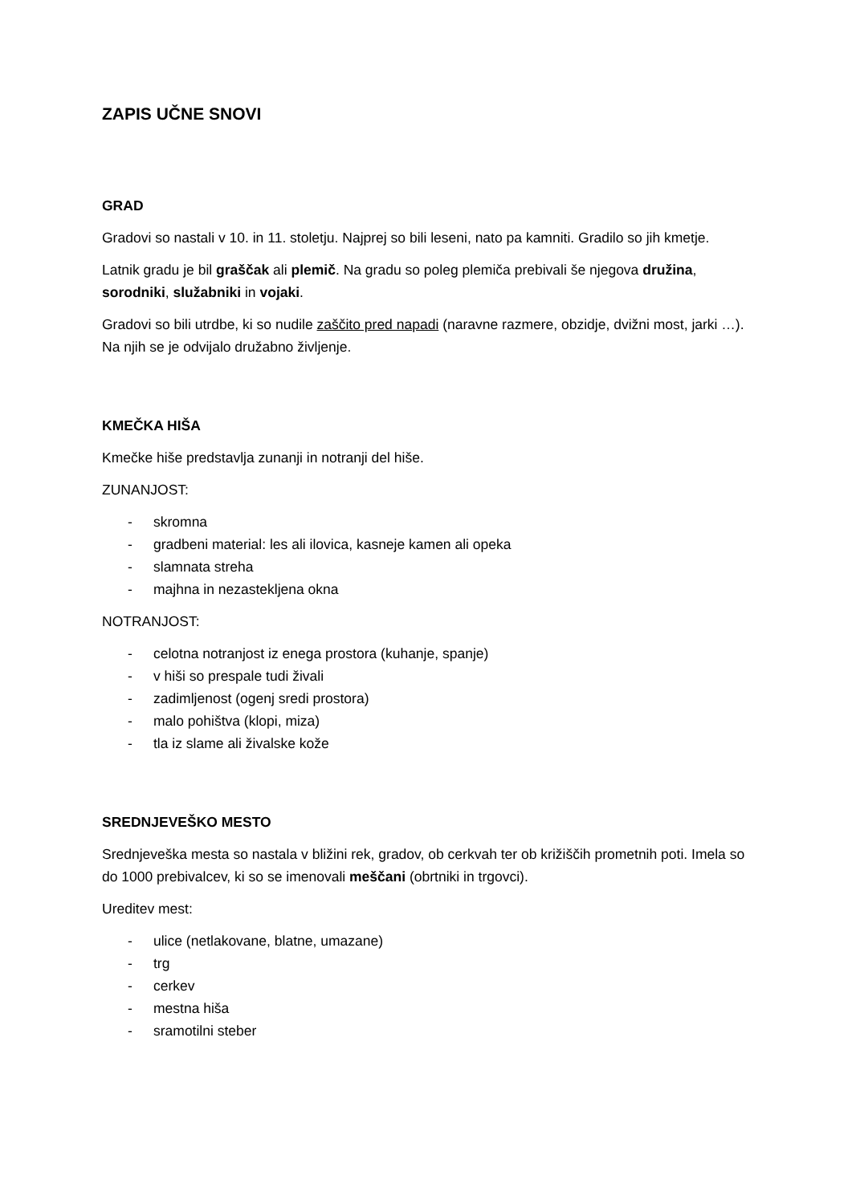ZAPIS UČNE SNOVI
GRAD
Gradovi so nastali v 10. in 11. stoletju. Najprej so bili leseni, nato pa kamniti. Gradilo so jih kmetje.
Latnik gradu je bil graščak ali plemič. Na gradu so poleg plemiča prebivali še njegova družina, sorodniki, služabniki in vojaki.
Gradovi so bili utrdbe, ki so nudile zaščito pred napadi (naravne razmere, obzidje, dvižni most, jarki …). Na njih se je odvijalo družabno življenje.
KMEČKA HIŠA
Kmečke hiše predstavlja zunanji in notranji del hiše.
ZUNANJOST:
- skromna
- gradbeni material: les ali ilovica, kasneje kamen ali opeka
- slamnata streha
- majhna in nezastekljena okna
NOTRANJOST:
- celotna notranjost iz enega prostora (kuhanje, spanje)
- v hiši so prespale tudi živali
- zadimljenost (ogenj sredi prostora)
- malo pohištva (klopi, miza)
- tla iz slame ali živalske kože
SREDNJEVEŠKO MESTO
Srednjeveška mesta so nastala v bližini rek, gradov, ob cerkvah ter ob križiščih prometnih poti. Imela so do 1000 prebivalcev, ki so se imenovali meščani (obrtniki in trgovci).
Ureditev mest:
- ulice (netlakovane, blatne, umazane)
- trg
- cerkev
- mestna hiša
- sramotilni steber